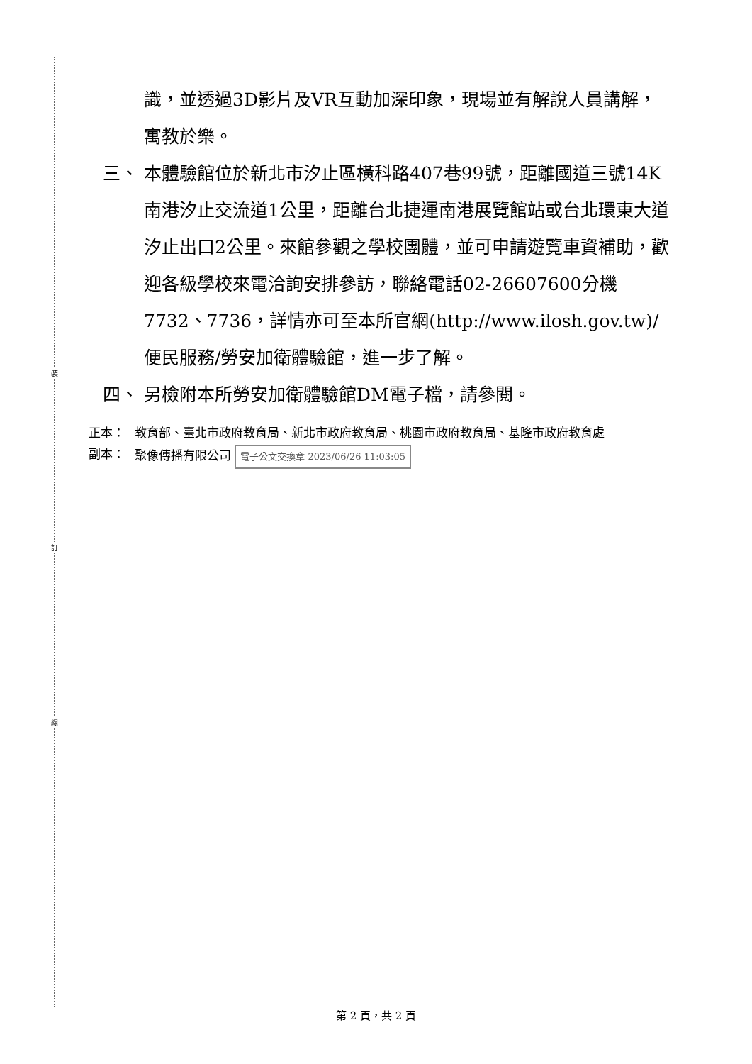裝
訂
線
識，並透過3D影片及VR互動加深印象，現場並有解說人員講解，寓教於樂。
三、 本體驗館位於新北市汐止區橫科路407巷99號，距離國道三號14K南港汐止交流道1公里，距離台北捷運南港展覽館站或台北環東大道汐止出口2公里。來館參觀之學校團體，並可申請遊覽車資補助，歡迎各級學校來電洽詢安排參訪，聯絡電話02-26607600分機7732、7736，詳情亦可至本所官網(http://www.ilosh.gov.tw)/便民服務/勞安加衛體驗館，進一步了解。
四、 另檢附本所勞安加衛體驗館DM電子檔，請參閱。
正本： 教育部、臺北市政府教育局、新北市政府教育局、桃園市政府教育局、基隆市政府教育處
副本： 聚像傳播有限公司 電子公文交換章 2023/06/26 11:03:05
第 2 頁，共 2 頁